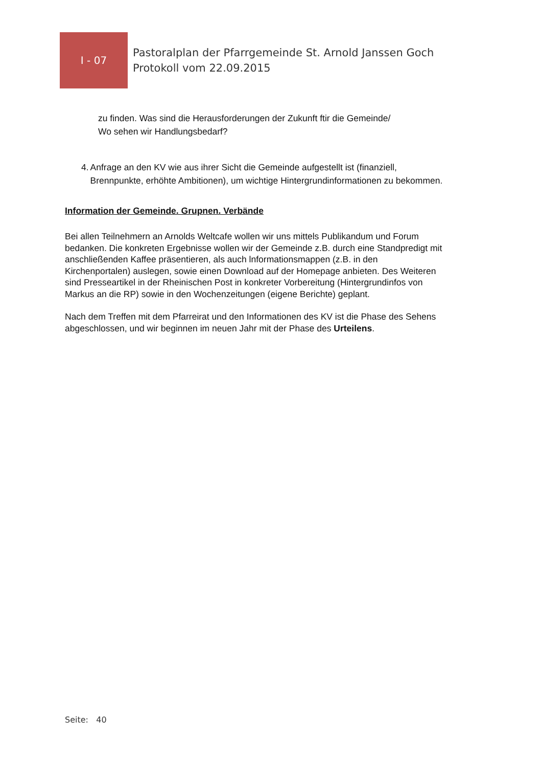I - 07
Pastoralplan der Pfarrgemeinde St. Arnold Janssen Goch
Protokoll vom 22.09.2015
zu finden. Was sind die Herausforderungen der Zukunft ftir die Gemeinde/
Wo sehen wir Handlungsbedarf?
4. Anfrage an den KV wie aus ihrer Sicht die Gemeinde aufgestellt ist (finanziell, Brennpunkte, erhöhte Ambitionen), um wichtige Hintergrundinformationen zu bekommen.
Information der Gemeinde. Grupnen. Verbände
Bei allen Teilnehmern an Arnolds Weltcafe wollen wir uns mittels Publikandum und Forum bedanken. Die konkreten Ergebnisse wollen wir der Gemeinde z.B. durch eine Standpredigt mit anschließenden Kaffee präsentieren, als auch lnformationsmappen (z.B. in den Kirchenportalen) auslegen, sowie einen Download auf der Homepage anbieten. Des Weiteren sind Presseartikel in der Rheinischen Post in konkreter Vorbereitung (Hintergrundinfos von Markus an die RP) sowie in den Wochenzeitungen (eigene Berichte) geplant.
Nach dem Treffen mit dem Pfarreirat und den Informationen des KV ist die Phase des Sehens abgeschlossen, und wir beginnen im neuen Jahr mit der Phase des Urteilens.
Seite: 40